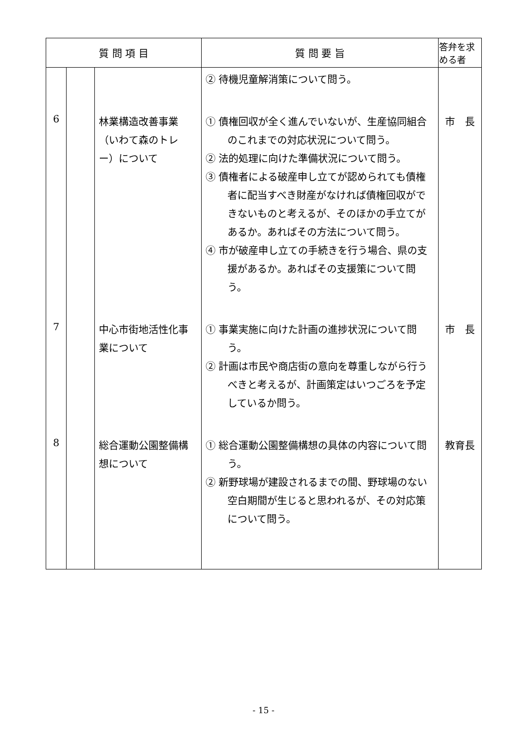| 質 問 項 目 | | | 質 問 要 旨 | 答弁を求める者 |
| --- | --- | --- | --- | --- |
| | | | ② 待機児童解消策について問う。 | |
| 6 | | 林業構造改善事業（いわて森のトレー）について | ① 債権回収が全く進んでいないが、生産協同組合のこれまでの対応状況について問う。 ② 法的処理に向けた準備状況について問う。 ③ 債権者による破産申し立てが認められても債権者に配当すべき財産がなければ債権回収ができないものと考えるが、そのほかの手立てがあるか。あればその方法について問う。 ④ 市が破産申し立ての手続きを行う場合、県の支援があるか。あればその支援策について問う。 | 市 長 |
| 7 | | 中心市街地活性化事業について | ① 事業実施に向けた計画の進捗状況について問う。 ② 計画は市民や商店街の意向を尊重しながら行うべきと考えるが、計画策定はいつごろを予定しているか問う。 | 市 長 |
| 8 | | 総合運動公園整備構想について | ① 総合運動公園整備構想の具体の内容について問う。 ② 新野球場が建設されるまでの間、野球場のない空白期間が生じると思われるが、その対応策について問う。 | 教育長 |
- 15 -